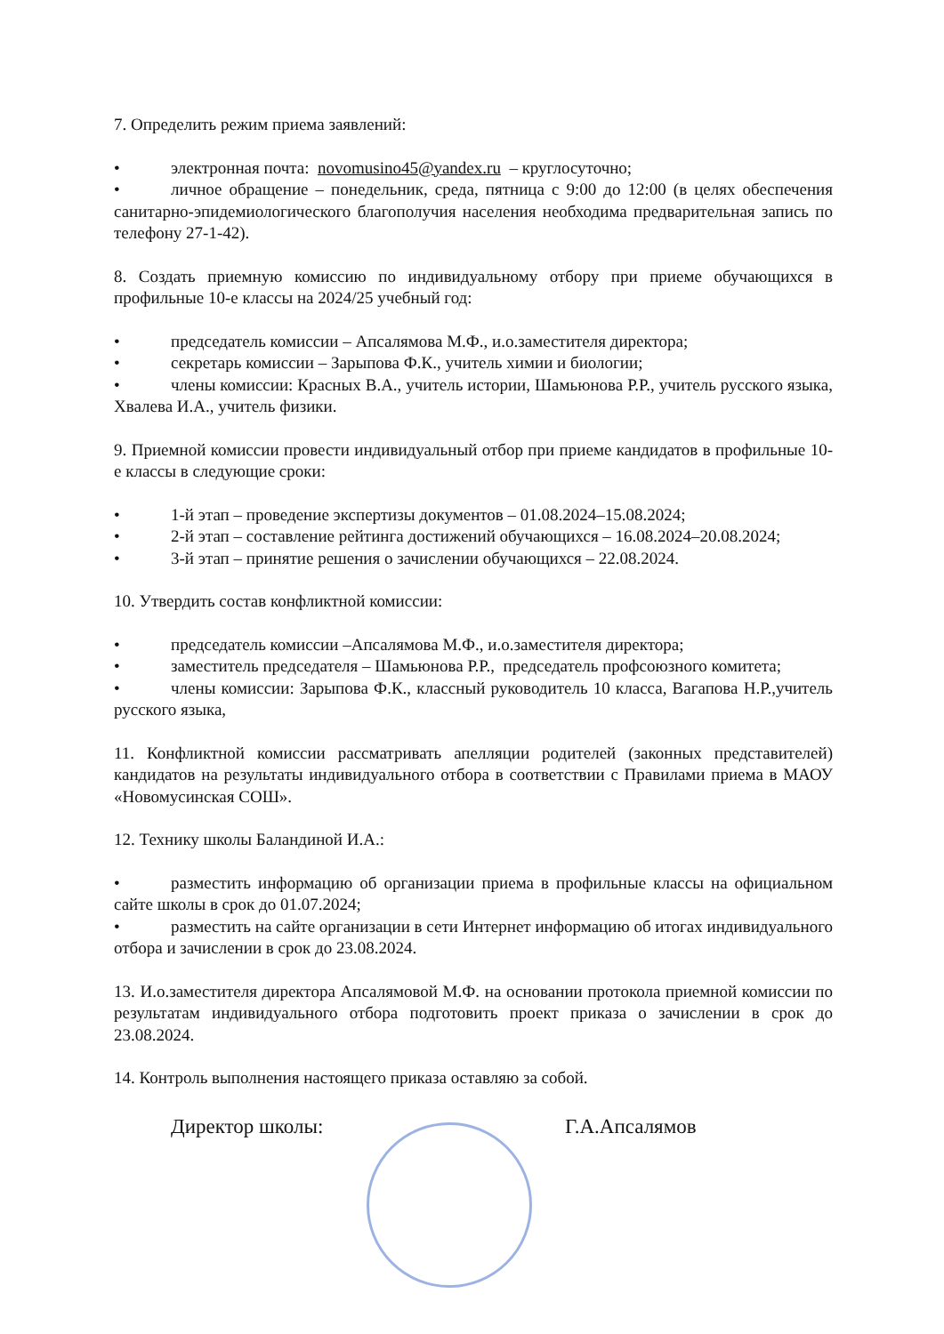7. Определить режим приема заявлений:
• электронная почта: novomusino45@yandex.ru – круглосуточно;
• личное обращение – понедельник, среда, пятница с 9:00 до 12:00 (в целях обеспечения санитарно-эпидемиологического благополучия населения необходима предварительная запись по телефону 27-1-42).
8. Создать приемную комиссию по индивидуальному отбору при приеме обучающихся в профильные 10-е классы на 2024/25 учебный год:
• председатель комиссии – Апсалямова М.Ф., и.о.заместителя директора;
• секретарь комиссии – Зарыпова Ф.К., учитель химии и биологии;
• члены комиссии: Красных В.А., учитель истории, Шамьюнова Р.Р., учитель русского языка, Хвалева И.А., учитель физики.
9. Приемной комиссии провести индивидуальный отбор при приеме кандидатов в профильные 10-е классы в следующие сроки:
• 1-й этап – проведение экспертизы документов – 01.08.2024–15.08.2024;
• 2-й этап – составление рейтинга достижений обучающихся – 16.08.2024–20.08.2024;
• 3-й этап – принятие решения о зачислении обучающихся – 22.08.2024.
10. Утвердить состав конфликтной комиссии:
• председатель комиссии –Апсалямова М.Ф., и.о.заместителя директора;
• заместитель председателя – Шамьюнова Р.Р., председатель профсоюзного комитета;
• члены комиссии: Зарыпова Ф.К., классный руководитель 10 класса, Вагапова Н.Р.,учитель русского языка,
11. Конфликтной комиссии рассматривать апелляции родителей (законных представителей) кандидатов на результаты индивидуального отбора в соответствии с Правилами приема в МАОУ «Новомусинская СОШ».
12. Технику школы Баландиной И.А.:
• разместить информацию об организации приема в профильные классы на официальном сайте школы в срок до 01.07.2024;
• разместить на сайте организации в сети Интернет информацию об итогах индивидуального отбора и зачислении в срок до 23.08.2024.
13. И.о.заместителя директора Апсалямовой М.Ф. на основании протокола приемной комиссии по результатам индивидуального отбора подготовить проект приказа о зачислении в срок до 23.08.2024.
14. Контроль выполнения настоящего приказа оставляю за собой.
Директор школы: Г.А.Апсалямов